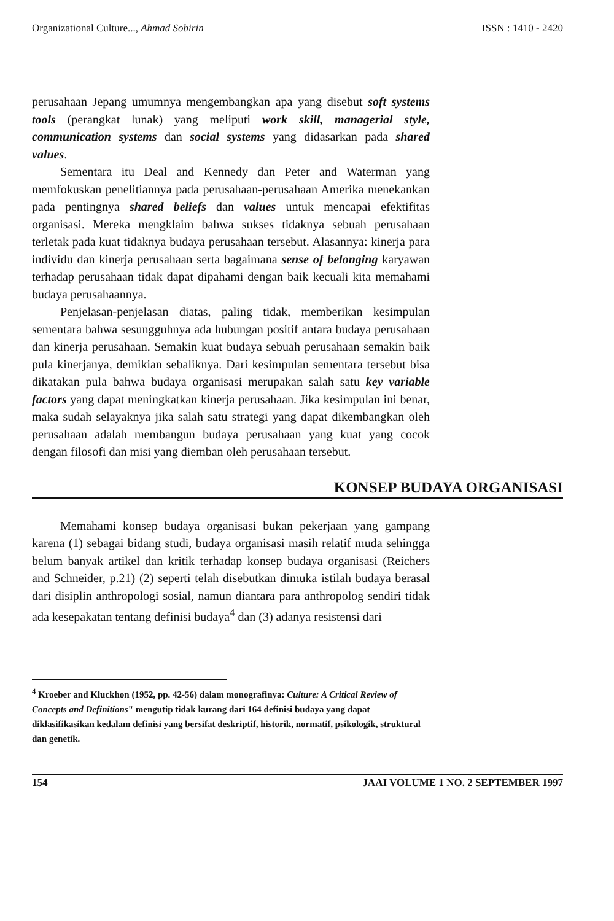Organizational Culture..., Ahmad Sobirin ISSN : 1410 - 2420
perusahaan Jepang umumnya mengembangkan apa yang disebut soft systems tools (perangkat lunak) yang meliputi work skill, managerial style, communication systems dan social systems yang didasarkan pada shared values.
Sementara itu Deal and Kennedy dan Peter and Waterman yang memfokuskan penelitiannya pada perusahaan-perusahaan Amerika menekankan pada pentingnya shared beliefs dan values untuk mencapai efektifitas organisasi. Mereka mengklaim bahwa sukses tidaknya sebuah perusahaan terletak pada kuat tidaknya budaya perusahaan tersebut. Alasannya: kinerja para individu dan kinerja perusahaan serta bagaimana sense of belonging karyawan terhadap perusahaan tidak dapat dipahami dengan baik kecuali kita memahami budaya perusahaannya.
Penjelasan-penjelasan diatas, paling tidak, memberikan kesimpulan sementara bahwa sesungguhnya ada hubungan positif antara budaya perusahaan dan kinerja perusahaan. Semakin kuat budaya sebuah perusahaan semakin baik pula kinerjanya, demikian sebaliknya. Dari kesimpulan sementara tersebut bisa dikatakan pula bahwa budaya organisasi merupakan salah satu key variable factors yang dapat meningkatkan kinerja perusahaan. Jika kesimpulan ini benar, maka sudah selayaknya jika salah satu strategi yang dapat dikembangkan oleh perusahaan adalah membangun budaya perusahaan yang kuat yang cocok dengan filosofi dan misi yang diemban oleh perusahaan tersebut.
KONSEP BUDAYA ORGANISASI
Memahami konsep budaya organisasi bukan pekerjaan yang gampang karena (1) sebagai bidang studi, budaya organisasi masih relatif muda sehingga belum banyak artikel dan kritik terhadap konsep budaya organisasi (Reichers and Schneider, p.21) (2) seperti telah disebutkan dimuka istilah budaya berasal dari disiplin anthropologi sosial, namun diantara para anthropolog sendiri tidak ada kesepakatan tentang definisi budaya<sup>4</sup> dan (3) adanya resistensi dari
<sup>4</sup> Kroeber and Kluckhon (1952, pp. 42-56) dalam monografinya: Culture: A Critical Review of Concepts and Definitions" mengutip tidak kurang dari 164 definisi budaya yang dapat diklasifikasikan kedalam definisi yang bersifat deskriptif, historik, normatif, psikologik, struktural dan genetik.
154 JAAI VOLUME 1 NO. 2 SEPTEMBER 1997